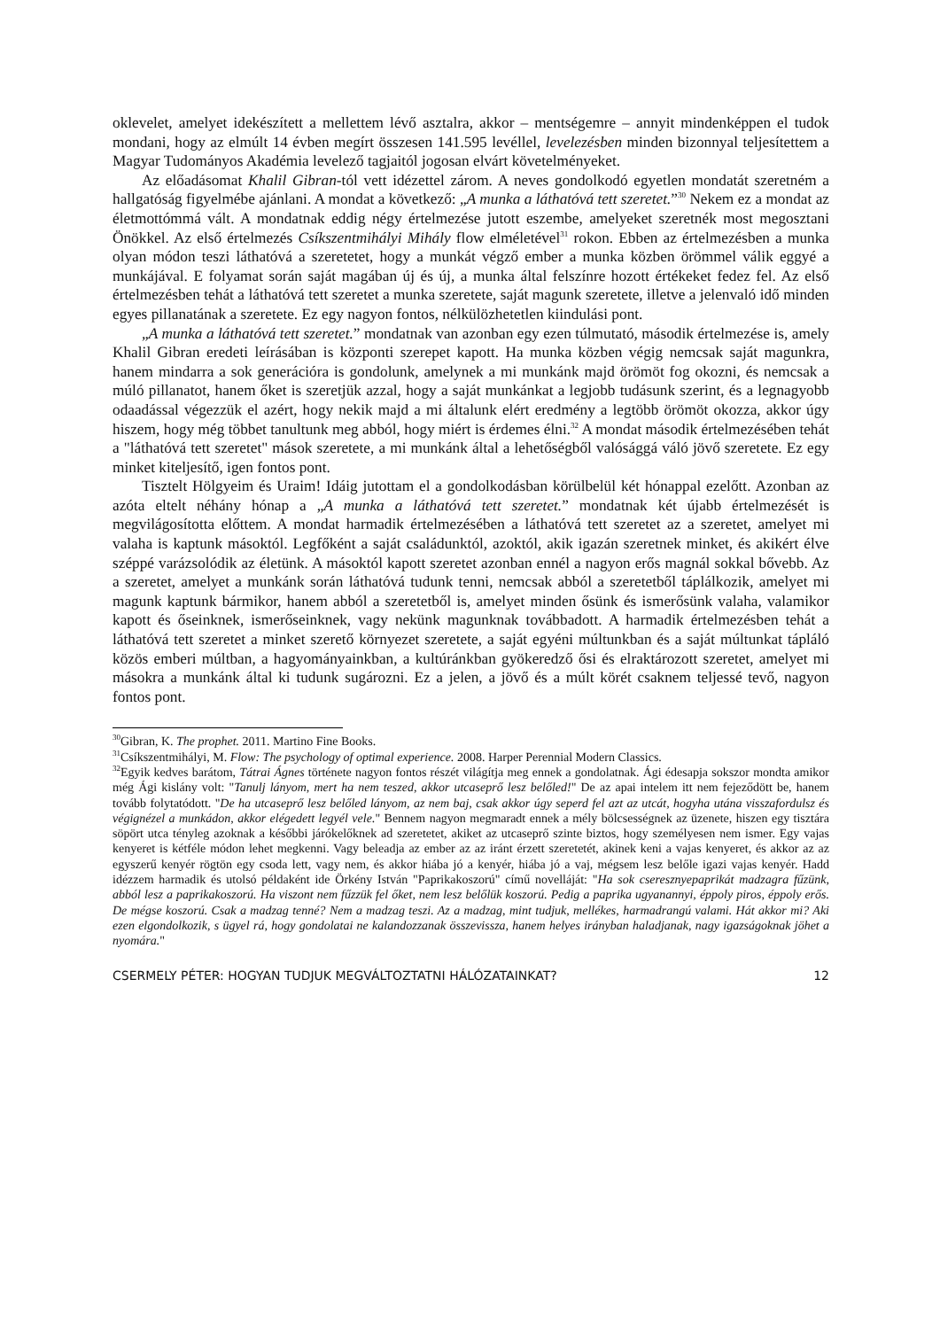oklevelet, amelyet idekészített a mellettem lévő asztalra, akkor – mentségemre – annyit mindenképpen el tudok mondani, hogy az elmúlt 14 évben megírt összesen 141.595 levéllel, levelezésben minden bizonnyal teljesítettem a Magyar Tudományos Akadémia levelező tagjaitól jogosan elvárt követelményeket.
Az előadásomat Khalil Gibran-tól vett idézettel zárom. A neves gondolkodó egyetlen mondatát szeretném a hallgatóság figyelmébe ajánlani. A mondat a következő: „A munka a láthatóvá tett szeretet.”<sup>30</sup> Nekem ez a mondat az életmottómmá vált. A mondatnak eddig négy értelmezése jutott eszembe, amelyeket szeretnék most megosztani Önökkel. Az első értelmezés Csíkszentmihályi Mihály flow elméletével<sup>31</sup> rokon. Ebben az értelmezésben a munka olyan módon teszi láthatóvá a szeretetet, hogy a munkát végző ember a munka közben örömmel válik eggyé a munkájával. E folyamat során saját magában új és új, a munka által felszínre hozott értékeket fedez fel. Az első értelmezésben tehát a láthatóvá tett szeretet a munka szeretete, saját magunk szeretete, illetve a jelenvaló idő minden egyes pillanatának a szeretete. Ez egy nagyon fontos, nélkülözhetetlen kiindulási pont.
„A munka a láthatóvá tett szeretet.” mondatnak van azonban egy ezen túlmutató, második értelmezése is, amely Khalil Gibran eredeti leírásában is központi szerepet kapott. Ha munka közben végig nemcsak saját magunkra, hanem mindarra a sok generációra is gondolunk, amelynek a mi munkánk majd örömöt fog okozni, és nemcsak a múló pillanatot, hanem őket is szeretjük azzal, hogy a saját munkánkat a legjobb tudásunk szerint, és a legnagyobb odaadással végezzük el azért, hogy nekik majd a mi általunk elért eredmény a legtöbb örömöt okozza, akkor úgy hiszem, hogy még többet tanultunk meg abból, hogy miért is érdemes élni.<sup>32</sup> A mondat második értelmezésében tehát a "láthatóvá tett szeretet" mások szeretete, a mi munkánk által a lehetőségből valósággá váló jövő szeretete. Ez egy minket kiteljesítő, igen fontos pont.
Tisztelt Hölgyeim és Uraim! Idáig jutottam el a gondolkodásban körülbelül két hónappal ezelőtt. Azonban az azóta eltelt néhány hónap a „A munka a láthatóvá tett szeretet.” mondatnak két újabb értelmezését is megvilágosította előttem. A mondat harmadik értelmezésében a láthatóvá tett szeretet az a szeretet, amelyet mi valaha is kaptunk másoktól. Legfőként a saját családunktól, azoktól, akik igazán szeretnek minket, és akikért élve széppé varázsolódik az életünk. A másoktól kapott szeretet azonban ennél a nagyon erős magnál sokkal bővebb. Az a szeretet, amelyet a munkánk során láthatóvá tudunk tenni, nemcsak abból a szeretetből táplálkozik, amelyet mi magunk kaptunk bármikor, hanem abból a szeretetből is, amelyet minden ősünk és ismerősünk valaha, valamikor kapott és őseinknek, ismerőseinknek, vagy nekünk magunknak továbbadott. A harmadik értelmezésben tehát a láthatóvá tett szeretet a minket szerető környezet szeretete, a saját egyéni múltunkban és a saját múltunkat tápláló közös emberi múltban, a hagyományainkban, a kultúránkban gyökeredző ősi és elraktározott szeretet, amelyet mi másokra a munkánk által ki tudunk sugározni. Ez a jelen, a jövő és a múlt körét csaknem teljessé tevő, nagyon fontos pont.
<sup>30</sup> Gibran, K. The prophet. 2011. Martino Fine Books.
<sup>31</sup> Csíkszentmihályi, M. Flow: The psychology of optimal experience. 2008. Harper Perennial Modern Classics.
<sup>32</sup> Egyik kedves barátom, Tátrai Ágnes története nagyon fontos részét világítja meg ennek a gondolatnak. Ági édesapja sokszor mondta amikor még Ági kislány volt: "Tanulj lányom, mert ha nem teszed, akkor utcaseprő lesz belőled!" De az apai intelem itt nem fejeződött be, hanem tovább folytatódott. "De ha utcaseprő lesz belőled lányom, az nem baj, csak akkor úgy seperd fel azt az utcát, hogyha utána visszafordulsz és végignézel a munkádon, akkor elégedett legyél vele." Bennem nagyon megmaradt ennek a mély bölcsességnek az üzenete, hiszen egy tisztára söpört utca tényleg azoknak a későbbi járókelőknek ad szeretetet, akiket az utcaseprő szinte biztos, hogy személyesen nem ismer. Egy vajas kenyeret is kétféle módon lehet megkenni. Vagy beleadja az ember az az iránt érzett szeretetét, akinek keni a vajas kenyeret, és akkor az az egyszerű kenyér rögtön egy csoda lett, vagy nem, és akkor hiába jó a kenyér, hiába jó a vaj, mégsem lesz belőle igazi vajas kenyér. Hadd idézzem harmadik és utolsó példaként ide Örkény István "Paprikakoszorú" című novelláját: "Ha sok cseresznyepaprikát madzagra fűzünk, abból lesz a paprikakoszorú. Ha viszont nem fűzzük fel őket, nem lesz belőlük koszorú. Pedig a paprika ugyanannyi, éppoly piros, éppoly erős. De mégse koszorú. Csak a madzag tenné? Nem a madzag teszi. Az a madzag, mint tudjuk, mellékes, harmadrangú valami. Hát akkor mi? Aki ezen elgondolkozik, s ügyel rá, hogy gondolatai ne kalandozzanak összevissza, hanem helyes irányban haladjanak, nagy igazságoknak jöhet a nyomára."
CSERMELY PÉTER: HOGYAN TUDJUK MEGVÁLTOZTATNI HÁLÓZATAINKAT? 12